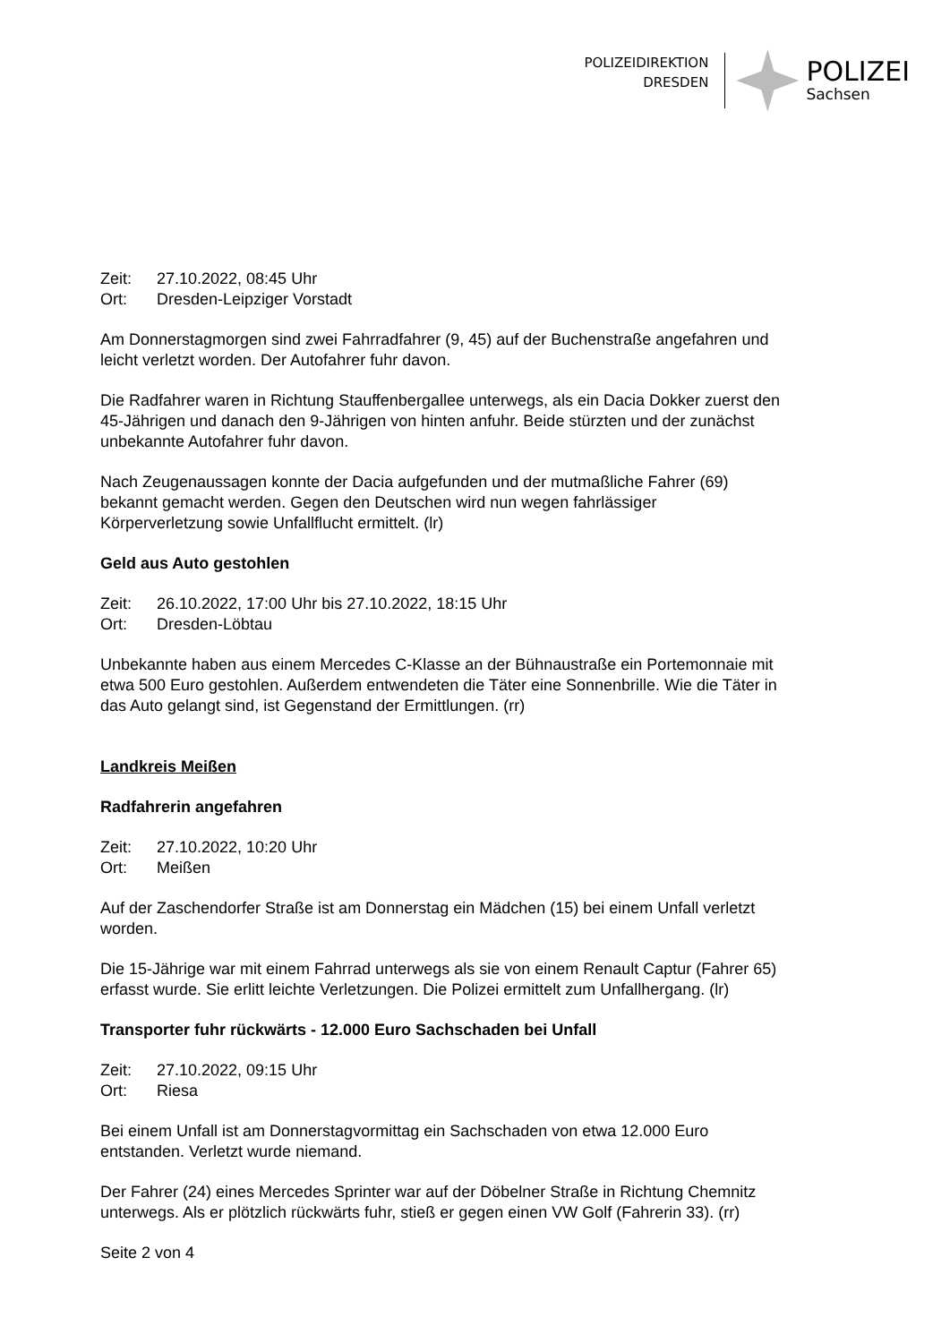POLIZEIDIREKTION
DRESDEN
POLIZEI
Sachsen
Zeit: 27.10.2022, 08:45 Uhr
Ort: Dresden-Leipziger Vorstadt
Am Donnerstagmorgen sind zwei Fahrradfahrer (9, 45) auf der Buchenstraße angefahren und leicht verletzt worden. Der Autofahrer fuhr davon.
Die Radfahrer waren in Richtung Stauffenbergallee unterwegs, als ein Dacia Dokker zuerst den 45-Jährigen und danach den 9-Jährigen von hinten anfuhr. Beide stürzten und der zunächst unbekannte Autofahrer fuhr davon.
Nach Zeugenaussagen konnte der Dacia aufgefunden und der mutmaßliche Fahrer (69) bekannt gemacht werden. Gegen den Deutschen wird nun wegen fahrlässiger Körperverletzung sowie Unfallflucht ermittelt. (lr)
Geld aus Auto gestohlen
Zeit: 26.10.2022, 17:00 Uhr bis 27.10.2022, 18:15 Uhr
Ort: Dresden-Löbtau
Unbekannte haben aus einem Mercedes C-Klasse an der Bühnaustraße ein Portemonnaie mit etwa 500 Euro gestohlen. Außerdem entwendeten die Täter eine Sonnenbrille. Wie die Täter in das Auto gelangt sind, ist Gegenstand der Ermittlungen. (rr)
Landkreis Meißen
Radfahrerin angefahren
Zeit: 27.10.2022, 10:20 Uhr
Ort: Meißen
Auf der Zaschendorfer Straße ist am Donnerstag ein Mädchen (15) bei einem Unfall verletzt worden.
Die 15-Jährige war mit einem Fahrrad unterwegs als sie von einem Renault Captur (Fahrer 65) erfasst wurde. Sie erlitt leichte Verletzungen. Die Polizei ermittelt zum Unfallhergang. (lr)
Transporter fuhr rückwärts - 12.000 Euro Sachschaden bei Unfall
Zeit: 27.10.2022, 09:15 Uhr
Ort: Riesa
Bei einem Unfall ist am Donnerstagvormittag ein Sachschaden von etwa 12.000 Euro entstanden. Verletzt wurde niemand.
Der Fahrer (24) eines Mercedes Sprinter war auf der Döbelner Straße in Richtung Chemnitz unterwegs. Als er plötzlich rückwärts fuhr, stieß er gegen einen VW Golf (Fahrerin 33). (rr)
Seite 2 von 4